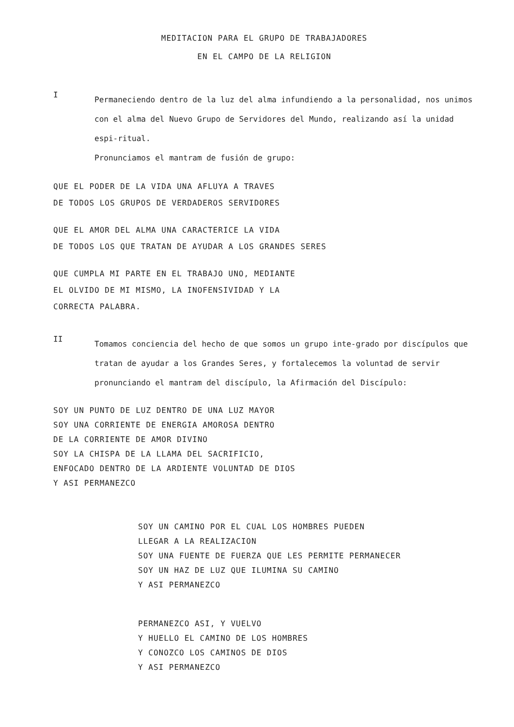MEDITACION PARA EL GRUPO DE TRABAJADORES
EN EL CAMPO DE LA RELIGION
I
Permaneciendo dentro de la luz del alma infundiendo a la personalidad, nos unimos con el alma del Nuevo Grupo de Servidores del Mundo, realizando así la unidad espi-ritual.
Pronunciamos el mantram de fusión de grupo:
QUE EL PODER DE LA VIDA UNA AFLUYA A TRAVES
DE TODOS LOS GRUPOS DE VERDADEROS SERVIDORES
QUE EL AMOR DEL ALMA UNA CARACTERICE LA VIDA
DE TODOS LOS QUE TRATAN DE AYUDAR A LOS GRANDES SERES
QUE CUMPLA MI PARTE EN EL TRABAJO UNO, MEDIANTE
EL OLVIDO DE MI MISMO, LA INOFENSIVIDAD Y LA
CORRECTA PALABRA.
II
Tomamos conciencia del hecho de que somos un grupo inte-grado por discípulos que tratan de ayudar a los Grandes Seres, y fortalecemos la voluntad de servir pronunciando el mantram del discípulo, la Afirmación del Discípulo:
SOY UN PUNTO DE LUZ DENTRO DE UNA LUZ MAYOR
SOY UNA CORRIENTE DE ENERGIA AMOROSA DENTRO
DE LA CORRIENTE DE AMOR DIVINO
SOY LA CHISPA DE LA LLAMA DEL SACRIFICIO,
ENFOCADO DENTRO DE LA ARDIENTE VOLUNTAD DE DIOS
Y ASI PERMANEZCO
SOY UN CAMINO POR EL CUAL LOS HOMBRES PUEDEN
LLEGAR A LA REALIZACION
SOY UNA FUENTE DE FUERZA QUE LES PERMITE PERMANECER
SOY UN HAZ DE LUZ QUE ILUMINA SU CAMINO
Y ASI PERMANEZCO
PERMANEZCO ASI, Y VUELVO
Y HUELLO EL CAMINO DE LOS HOMBRES
Y CONOZCO LOS CAMINOS DE DIOS
Y ASI PERMANEZCO